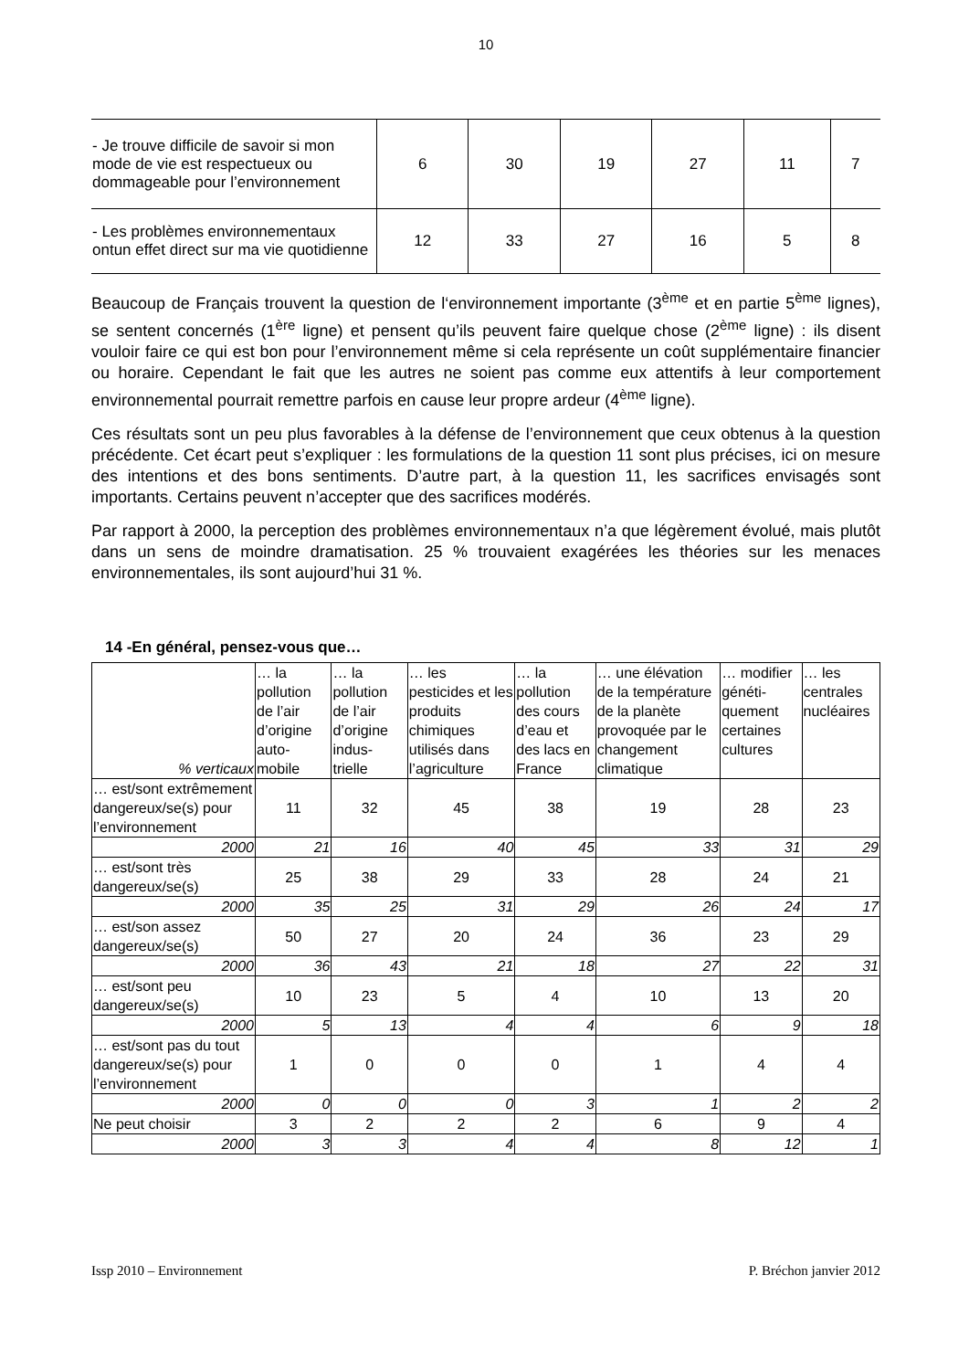10
| - Je trouve difficile de savoir si mon mode de vie est respectueux ou dommageable pour l’environnement | 6 | 30 | 19 | 27 | 11 | 7 |
| - Les problèmes environnementaux ontun effet direct sur ma vie quotidienne | 12 | 33 | 27 | 16 | 5 | 8 |
Beaucoup de Français trouvent la question de l‘environnement importante (3<sup>ème</sup> et en partie 5<sup>ème</sup> lignes), se sentent concernés (1<sup>ère</sup> ligne) et pensent qu’ils peuvent faire quelque chose (2<sup>ème</sup> ligne) : ils disent vouloir faire ce qui est bon pour l’environnement même si cela représente un coût supplémentaire financier ou horaire. Cependant le fait que les autres ne soient pas comme eux attentifs à leur comportement environnemental pourrait remettre parfois en cause leur propre ardeur (4<sup>ème</sup> ligne).
Ces résultats sont un peu plus favorables à la défense de l’environnement que ceux obtenus à la question précédente. Cet écart peut s’expliquer : les formulations de la question 11 sont plus précises, ici on mesure des intentions et des bons sentiments. D’autre part, à la question 11, les sacrifices envisagés sont importants. Certains peuvent n’accepter que des sacrifices modérés.
Par rapport à 2000, la perception des problèmes environnementaux n’a que légèrement évolué, mais plutôt dans un sens de moindre dramatisation. 25 % trouvaient exagérées les théories sur les menaces environnementales, ils sont aujourd’hui 31 %.
14 -En général, pensez-vous que…
| % verticaux | … la pollution de l’air d’origine auto-mobile | … la pollution de l’air d’origine indus-trielle | … les pesticides et les produits chimiques utilisés dans l’agriculture | … la pollution des cours d’eau et des lacs en France | … une élévation de la température de la planète provoquée par le changement climatique | … modifier généti-quement certaines cultures | … les centrales nucléaires |
| --- | --- | --- | --- | --- | --- | --- | --- |
| … est/sont extrêmement dangereux/se(s) pour l’environnement | 11 | 32 | 45 | 38 | 19 | 28 | 23 |
| 2000 | 21 | 16 | 40 | 45 | 33 | 31 | 29 |
| … est/sont très dangereux/se(s) | 25 | 38 | 29 | 33 | 28 | 24 | 21 |
| 2000 | 35 | 25 | 31 | 29 | 26 | 24 | 17 |
| … est/son assez dangereux/se(s) | 50 | 27 | 20 | 24 | 36 | 23 | 29 |
| 2000 | 36 | 43 | 21 | 18 | 27 | 22 | 31 |
| … est/sont peu dangereux/se(s) | 10 | 23 | 5 | 4 | 10 | 13 | 20 |
| 2000 | 5 | 13 | 4 | 4 | 6 | 9 | 18 |
| … est/sont pas du tout dangereux/se(s) pour l’environnement | 1 | 0 | 0 | 0 | 1 | 4 | 4 |
| 2000 | 0 | 0 | 0 | 3 | 1 | 2 | 2 |
| Ne peut choisir | 3 | 2 | 2 | 2 | 6 | 9 | 4 |
| 2000 | 3 | 3 | 4 | 4 | 8 | 12 | 1 |
Issp 2010 – Environnement P. Bréchon janvier 2012